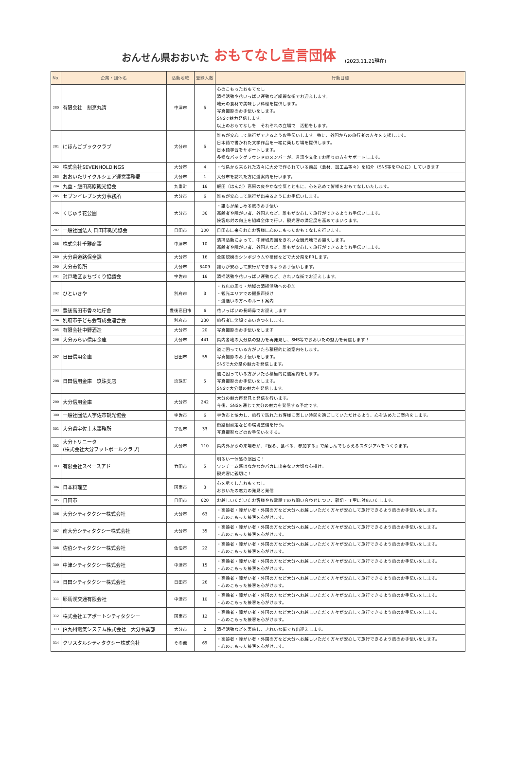おんせん県おおいた おもてなし宣言団体 (2023.11.21現在)
| No. | 企業・団体名 | 活動地域 | 登録人数 | 行動目標 |
| --- | --- | --- | --- | --- |
| 280 | 有限会社 割烹丸清 | 中津市 | 5 | 心のこもったおもてなし 清掃活動や花いっぱい運動など綺麗な街でお迎えします。 地元の食材で美味しい料理を提供します。 写真撮影のお手伝いをします。 SNSで魅力発信します。 以上のおもてなしを それぞれの立場で 活動をします。 |
| 281 | にほんごブッククラブ | 大分市 | 5 | 誰もが安心して旅行ができるようお手伝いします。特に、外国からの旅行者の方々を支援します。 日本語で書かれた文学作品を一緒に楽しむ場を提供します。 日本語学習をサポートします。 多様なバックグラウンドのメンバーが、言語や文化でお困りの方をサポートします。 |
| 282 | 株式会社SEVENHOLDINGS | 大分市 | 4 | ・他県から来られた方々に大分で作られている商品（食材、加工品等々）を紹介（SNS等を中心に）していきます |
| 283 | おおいたサイクルシェア運営事務局 | 大分市 | 1 | 大分市を訪れた方に道案内を行います。 |
| 284 | 九重・飯田高原観光協会 | 九重町 | 16 | 飯田（はんだ）高原の爽やかな空気とともに、心を込めて皆様をおもてなしいたします。 |
| 285 | セブンイレブン大分事務所 | 大分市 | 6 | 誰もが安心して旅行が出来るようにお手伝いします。 |
| 286 | くじゅう花公園 | 大分市 | 36 | ・誰もが楽しめる旅のお手伝い 高齢者や障がい者、外国人など、誰もが安心して旅行ができるようお手伝いします。 接客応対の向上を組織全体で行い、観光客の満足度を高めてまいります。 |
| 287 | 一般社団法人 日田市観光協会 | 日田市 | 300 | 日田市に来られたお客様に心のこもったおもてなしを行います。 |
| 288 | 株式会社千雅商事 | 中津市 | 10 | 清掃活動によって、中津城周囲をきれいな観光地でお迎えします。 高齢者や障がい者、外国人など、誰もが安心して旅行ができるようお手伝いします。 |
| 289 | 大分県道路保全課 | 大分市 | 16 | 全国規模のシンポジウムや研修などで大分県をPRします。 |
| 290 | 大分市役所 | 大分市 | 3409 | 誰もが安心して旅行ができるようお手伝いします。 |
| 291 | 封戸地区まちづくり協議会 | 宇佐市 | 16 | 清掃活動や花いっぱい運動など、きれいな街でお迎えします。 |
| 292 | ひといきや | 別府市 | 3 | ・お店の周り・地域の清掃活動への参加 ・観光エリアでの撮影声掛け ・道迷いの方へのルート案内 |
| 293 | 豊後高田市香々地庁舎 | 豊後高田市 | 6 | 花いっぱいの長崎鼻でお迎えします |
| 294 | 別府市子ども会育成会連合会 | 別府市 | 230 | 旅行者に笑顔であいさつをします。 |
| 295 | 有限会社中野酒造 | 大分市 | 20 | 写真撮影のお手伝いをします |
| 296 | 大分みらい信用金庫 | 大分市 | 441 | 県内各地の大分県の魅力を再発見し、SNS等でおおいたの魅力を発信します！ |
| 297 | 日田信用金庫 | 日田市 | 55 | 道に困っている方がいたら積極的に道案内をします。 写真撮影のお手伝いをします。 SNSで大分県の魅力を発信します。 |
| 298 | 日田信用金庫 玖珠支店 | 玖珠町 | 5 | 道に困っている方がいたら積極的に道案内をします。 写真撮影のお手伝いをします。 SNSで大分県の魅力を発信します。 |
| 299 | 大分信用金庫 | 大分市 | 242 | 大分の魅力再発見と発信を行います。 今後、SNSを通じて大分の魅力を発信する予定です。 |
| 300 | 一般社団法人宇佐市観光協会 | 宇佐市 | 6 | 宇佐市と協力し、旅行で訪れたお客様に楽しい時間を過ごしていただけるよう、心を込めたご案内をします。 |
| 301 | 大分県宇佐土木事務所 | 宇佐市 | 33 | 街路樹剪定などの環境整備を行う。 写真撮影などのお手伝いをする。 |
| 302 | 大分トリニータ (株式会社大分フットボールクラブ) | 大分市 | 110 | 県内外からの来場者が、『観る、食べる、参加する』で楽しんでもらえるスタジアムをつくります。 |
| 303 | 有限会社スペースアド | 竹田市 | 5 | 明るい一体感の演出に！ ワンチーム感はなかなかバカに出来ない大切な心掛け。 観光客に親切に！ |
| 304 | 日本料理空 | 国東市 | 3 | 心を尽くしたおもてなし おおいたの魅力の発見と発信 |
| 305 | 日田市 | 日田市 | 620 | お越しいただいたお客様やお電話でのお問い合わせについ、親切・丁寧に対応いたします。 |
| 306 | 大分シティタクシー株式会社 | 大分市 | 63 | ・高齢者・障がい者・外国の方など大分へお越しいただく方々が安心して旅行できるよう旅のお手伝いをします。 ・心のこもった接客を心がけます。 |
| 307 | 南大分シティタクシー株式会社 | 大分市 | 35 | ・高齢者・障がい者・外国の方など大分へお越しいただく方々が安心して旅行できるよう旅のお手伝いをします。 ・心のこもった接客を心がけます。 |
| 308 | 佐伯シティタクシー株式会社 | 佐伯市 | 22 | ・高齢者・障がい者・外国の方など大分へお越しいただく方々が安心して旅行できるよう旅のお手伝いをします。 ・心のこもった接客を心がけます。 |
| 309 | 中津シティタクシー株式会社 | 中津市 | 15 | ・高齢者・障がい者・外国の方など大分へお越しいただく方々が安心して旅行できるよう旅のお手伝いをします。 ・心のこもった接客を心がけます。 |
| 310 | 日田シティタクシー株式会社 | 日田市 | 26 | ・高齢者・障がい者・外国の方など大分へお越しいただく方々が安心して旅行できるよう旅のお手伝いをします。 ・心のこもった接客を心がけます。 |
| 311 | 耶馬渓交通有限会社 | 中津市 | 10 | ・高齢者・障がい者・外国の方など大分へお越しいただく方々が安心して旅行できるよう旅のお手伝いをします。 ・心のこもった接客を心がけます。 |
| 312 | 株式会社エアポートシティタクシー | 国東市 | 12 | ・高齢者・障がい者・外国の方など大分へお越しいただく方々が安心して旅行できるよう旅のお手伝いをします。 ・心のこもった接客を心がけます。 |
| 313 | JR九州電気システム株式会社 大分事業部 | 大分市 | 2 | 清掃活動などを実施し、きれいな街でお出迎えします。 |
| 314 | クリスタルシティタクシー株式会社 | その他 | 69 | ・高齢者・障がい者・外国の方など大分へお越しいただく方々が安心して旅行できるよう旅のお手伝いをします。 ・心のこもった接客を心がけます。 |